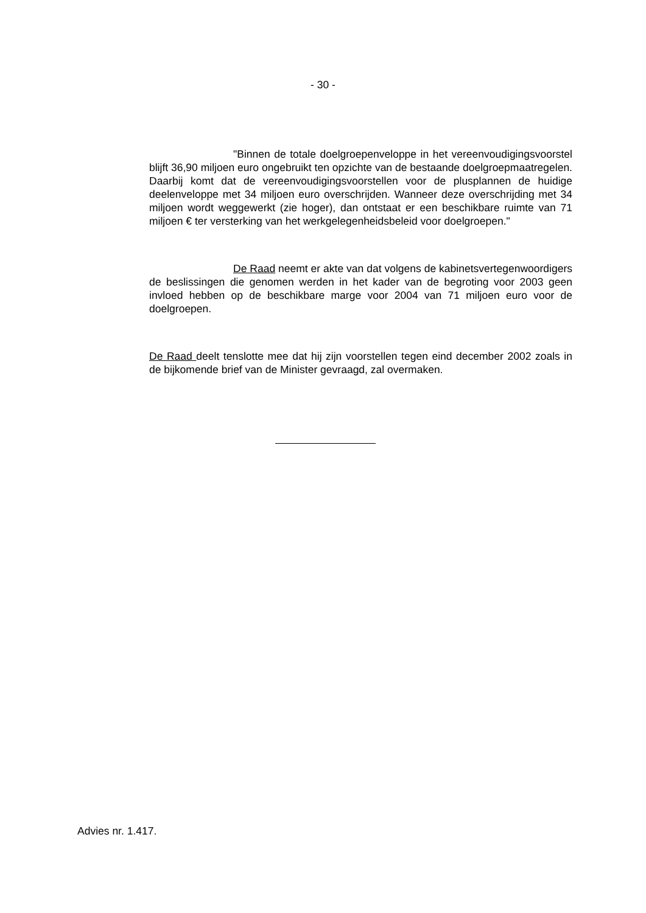- 30 -
"Binnen de totale doelgroepenveloppe in het vereenvoudi­gingsvoorstel blijft 36,90 miljoen euro ongebruikt ten opzichte van de bestaan­de doelgroepmaatregelen. Daarbij komt dat de vereenvoudigingsvoorstellen voor de plusplannen de huidige deelenveloppe met 34 miljoen euro overschrij­den. Wanneer deze overschrijding met 34 miljoen wordt weggewerkt (zie ho­ger), dan ontstaat er een beschikbare ruimte van 71 miljoen € ter versterking van het werkgelegenheidsbeleid voor doelgroepen."
De Raad neemt er akte van dat volgens de kabinetsvertegen­woordigers de beslissingen die genomen werden in het kader van de begroting voor 2003 geen invloed hebben op de beschikbare marge voor 2004 van 71 miljoen euro voor de doelgroepen.
De Raad deelt tenslotte mee dat hij zijn voorstellen tegen eind december 2002 zoals in de bijkomende brief van de Minister gevraagd, zal overmaken.
Advies nr. 1.417.